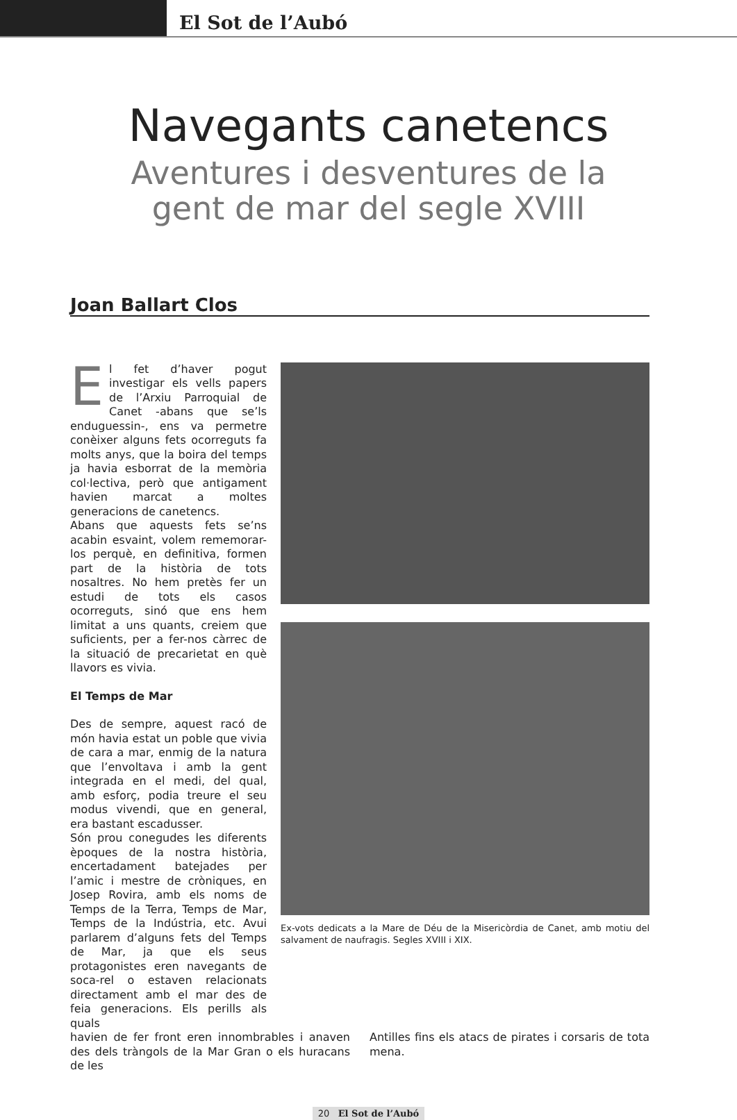El Sot de l’Aubó
Navegants canetencs
Aventures i desventures de la
gent de mar del segle XVIII
Joan Ballart Clos
El fet d’haver pogut investigar els vells papers de l’Arxiu Parroquial de Canet -abans que se’ls enduguessin-, ens va permetre conèixer alguns fets ocorreguts fa molts anys, que la boira del temps ja havia esborrat de la memòria col·lectiva, però que antigament havien marcat a moltes generacions de canetencs.
Abans que aquests fets se’ns acabin esvaint, volem rememorar-los perquè, en definitiva, formen part de la història de tots nosaltres. No hem pretès fer un estudi de tots els casos ocorreguts, sinó que ens hem limitat a uns quants, creiem que suficients, per a fer-nos càrrec de la situació de precarietat en què llavors es vivia.
El Temps de Mar
Des de sempre, aquest racó de món havia estat un poble que vivia de cara a mar, enmig de la natura que l’envoltava i amb la gent integrada en el medi, del qual, amb esforç, podia treure el seu modus vivendi, que en general, era bastant escadusser.
Són prou conegudes les diferents èpoques de la nostra història, encertadament batejades per l’amic i mestre de cròniques, en Josep Rovira, amb els noms de Temps de la Terra, Temps de Mar, Temps de la Indústria, etc. Avui parlarem d’alguns fets del Temps de Mar, ja que els seus protagonistes eren navegants de soca-rel o estaven relacionats directament amb el mar des de feia generacions. Els perills als quals
Ex-vots dedicats a la Mare de Déu de la Misericòrdia de Canet, amb motiu del salvament de naufragis. Segles XVIII i XIX.
havien de fer front eren innombrables i anaven des dels tràngols de la Mar Gran o els huracans de les
Antilles fins els atacs de pirates i corsaris de tota mena.
20 El Sot de l’Aubó